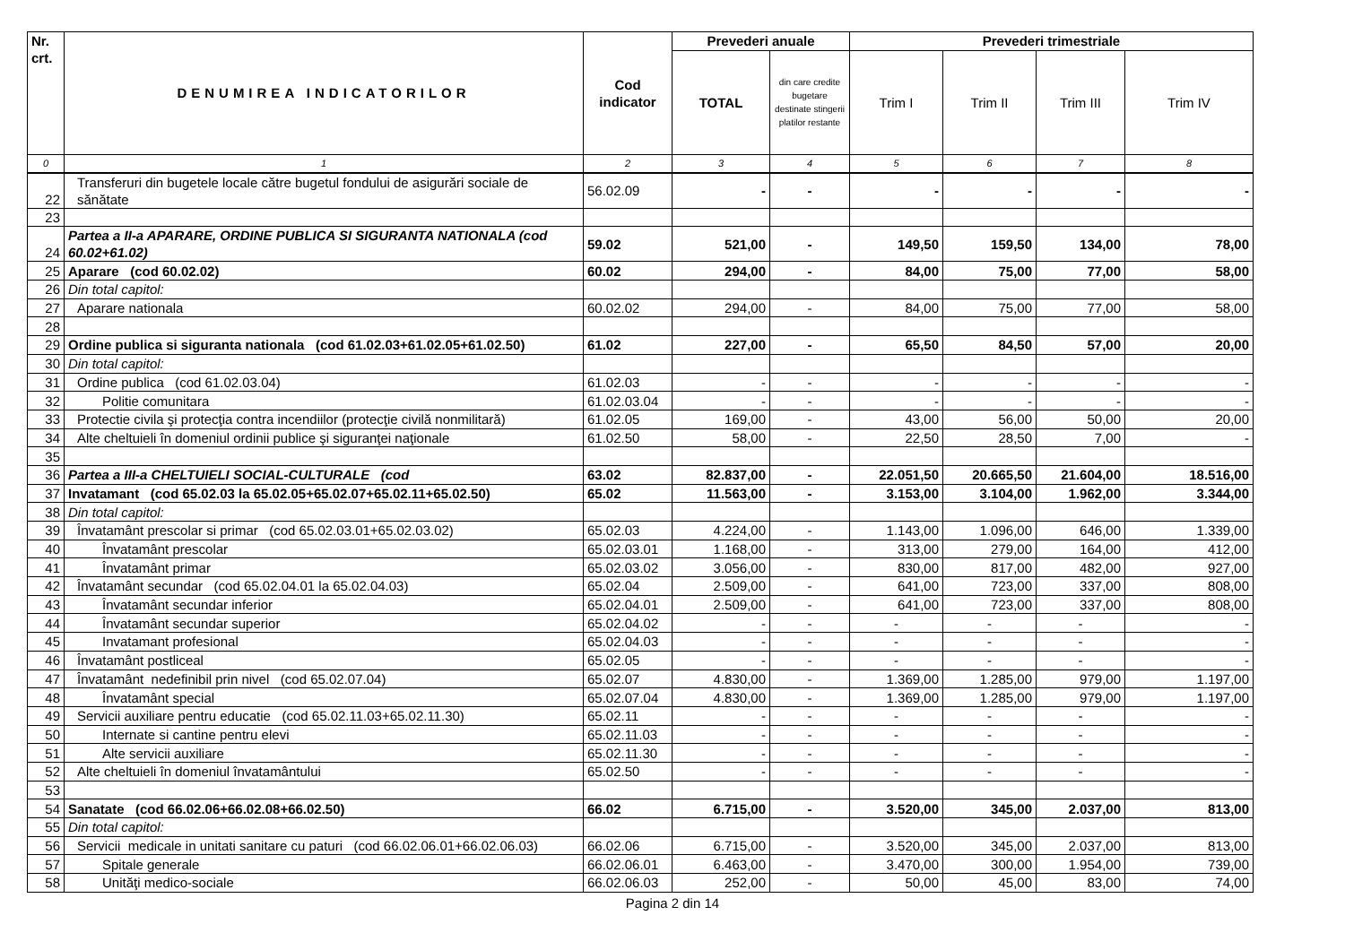| Nr. crt. | DENUMIREA INDICATORILOR | Cod indicator | Prevederi anuale | | Prevederi trimestriale | | | |
| --- | --- | --- | --- | --- | --- | --- | --- | --- |
| | | | TOTAL | din care credite bugetare destinate stingerii platilor restante | Trim I | Trim II | Trim III | Trim IV |
| 0 | 1 | 2 | 3 | 4 | 5 | 6 | 7 | 8 |
| 22 | Transferuri din bugetele locale către bugetul fondului de asigurări sociale de sănătate | 56.02.09 | - | - | - | - | - | - |
| 23 | | | | | | | | |
| 24 | Partea a II-a APARARE, ORDINE PUBLICA SI SIGURANTA NATIONALA (cod 60.02+61.02) | 59.02 | 521,00 | - | 149,50 | 159,50 | 134,00 | 78,00 |
| 25 | Aparare (cod 60.02.02) | 60.02 | 294,00 | - | 84,00 | 75,00 | 77,00 | 58,00 |
| 26 | Din total capitol: | | | | | | | |
| 27 | Aparare nationala | 60.02.02 | 294,00 | - | 84,00 | 75,00 | 77,00 | 58,00 |
| 28 | | | | | | | | |
| 29 | Ordine publica si siguranta nationala (cod 61.02.03+61.02.05+61.02.50) | 61.02 | 227,00 | - | 65,50 | 84,50 | 57,00 | 20,00 |
| 30 | Din total capitol: | | | | | | | |
| 31 | Ordine publica (cod 61.02.03.04) | 61.02.03 | - | - | - | - | - | - |
| 32 | Politie comunitara | 61.02.03.04 | - | - | - | - | - | - |
| 33 | Protectie civila şi protecţia contra incendiilor (protecţie civilă nonmilitară) | 61.02.05 | 169,00 | - | 43,00 | 56,00 | 50,00 | 20,00 |
| 34 | Alte cheltuieli în domeniul ordinii publice şi siguranţei naţionale | 61.02.50 | 58,00 | - | 22,50 | 28,50 | 7,00 | - |
| 35 | | | | | | | | |
| 36 | Partea a III-a CHELTUIELI SOCIAL-CULTURALE (cod | 63.02 | 82.837,00 | - | 22.051,50 | 20.665,50 | 21.604,00 | 18.516,00 |
| 37 | Invatamant (cod 65.02.03 la 65.02.05+65.02.07+65.02.11+65.02.50) | 65.02 | 11.563,00 | - | 3.153,00 | 3.104,00 | 1.962,00 | 3.344,00 |
| 38 | Din total capitol: | | | | | | | |
| 39 | Învatamânt prescolar si primar (cod 65.02.03.01+65.02.03.02) | 65.02.03 | 4.224,00 | - | 1.143,00 | 1.096,00 | 646,00 | 1.339,00 |
| 40 | Învatamânt prescolar | 65.02.03.01 | 1.168,00 | - | 313,00 | 279,00 | 164,00 | 412,00 |
| 41 | Învatamânt primar | 65.02.03.02 | 3.056,00 | - | 830,00 | 817,00 | 482,00 | 927,00 |
| 42 | Învatamânt secundar (cod 65.02.04.01 la 65.02.04.03) | 65.02.04 | 2.509,00 | - | 641,00 | 723,00 | 337,00 | 808,00 |
| 43 | Învatamânt secundar inferior | 65.02.04.01 | 2.509,00 | - | 641,00 | 723,00 | 337,00 | 808,00 |
| 44 | Învatamânt secundar superior | 65.02.04.02 | - | - | - | - | - | - |
| 45 | Invatamant profesional | 65.02.04.03 | - | - | - | - | - | - |
| 46 | Învatamânt postliceal | 65.02.05 | - | - | - | - | - | - |
| 47 | Învatamânt nedefinibil prin nivel (cod 65.02.07.04) | 65.02.07 | 4.830,00 | - | 1.369,00 | 1.285,00 | 979,00 | 1.197,00 |
| 48 | Învatamânt special | 65.02.07.04 | 4.830,00 | - | 1.369,00 | 1.285,00 | 979,00 | 1.197,00 |
| 49 | Servicii auxiliare pentru educatie (cod 65.02.11.03+65.02.11.30) | 65.02.11 | - | - | - | - | - | - |
| 50 | Internate si cantine pentru elevi | 65.02.11.03 | - | - | - | - | - | - |
| 51 | Alte servicii auxiliare | 65.02.11.30 | - | - | - | - | - | - |
| 52 | Alte cheltuieli în domeniul învatamântului | 65.02.50 | - | - | - | - | - | - |
| 53 | | | | | | | | |
| 54 | Sanatate (cod 66.02.06+66.02.08+66.02.50) | 66.02 | 6.715,00 | - | 3.520,00 | 345,00 | 2.037,00 | 813,00 |
| 55 | Din total capitol: | | | | | | | |
| 56 | Servicii medicale in unitati sanitare cu paturi (cod 66.02.06.01+66.02.06.03) | 66.02.06 | 6.715,00 | - | 3.520,00 | 345,00 | 2.037,00 | 813,00 |
| 57 | Spitale generale | 66.02.06.01 | 6.463,00 | - | 3.470,00 | 300,00 | 1.954,00 | 739,00 |
| 58 | Unităţi medico-sociale | 66.02.06.03 | 252,00 | - | 50,00 | 45,00 | 83,00 | 74,00 |
Pagina 2 din 14